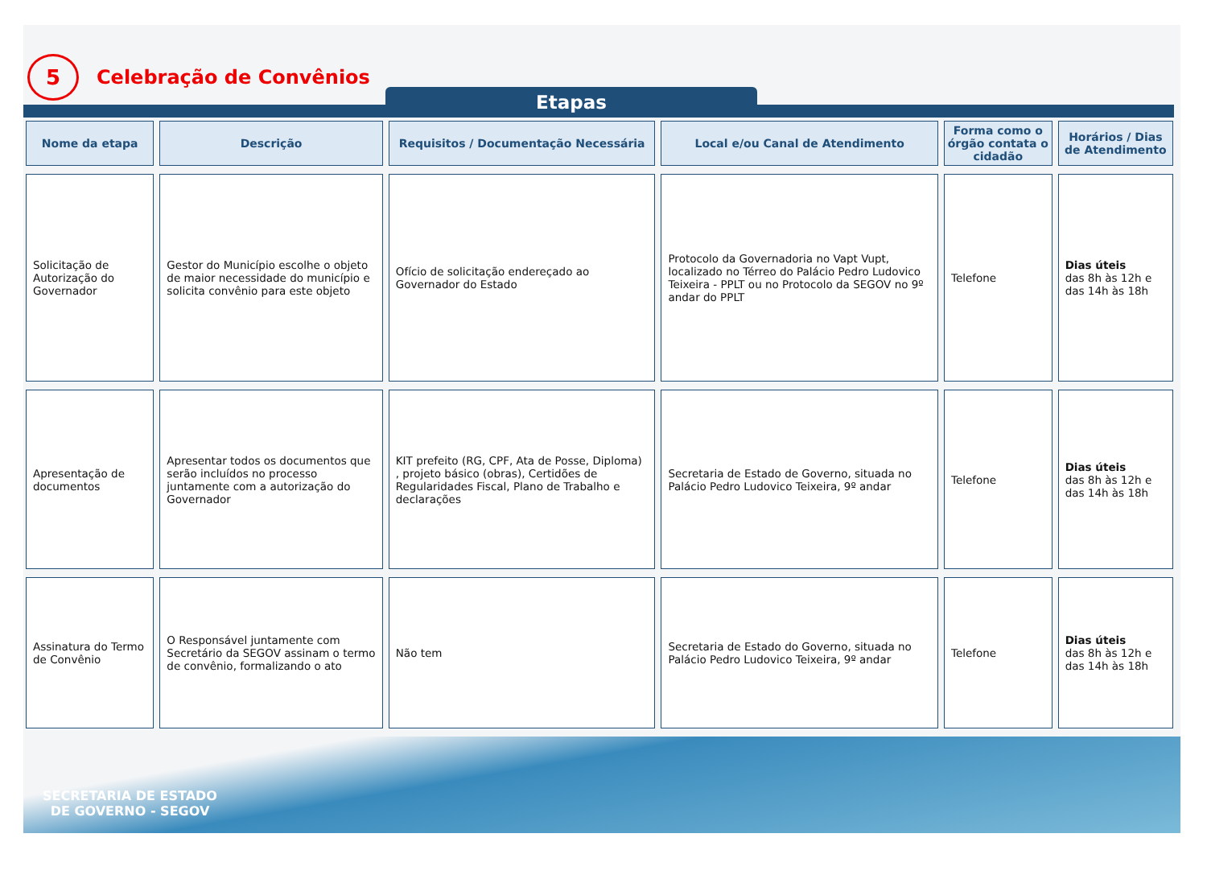5
Celebração de Convênios
Etapas
| Nome da etapa | Descrição | Requisitos / Documentação Necessária | Local e/ou Canal de Atendimento | Forma como o órgão contata o cidadão | Horários / Dias de Atendimento |
| --- | --- | --- | --- | --- | --- |
| Solicitação de Autorização do Governador | Gestor do Município escolhe o objeto de maior necessidade do município e solicita convênio para este objeto | Ofício de solicitação endereçado ao Governador do Estado | Protocolo da Governadoria no Vapt Vupt, localizado no Térreo do Palácio Pedro Ludovico Teixeira - PPLT ou no Protocolo da SEGOV no 9º andar do PPLT | Telefone | Dias úteis das 8h às 12h e das 14h às 18h |
| Apresentação de documentos | Apresentar todos os documentos que serão incluídos no processo juntamente com a autorização do Governador | KIT prefeito (RG, CPF, Ata de Posse, Diploma) , projeto básico (obras), Certidões de Regularidades Fiscal, Plano de Trabalho e declarações | Secretaria de Estado de Governo, situada no Palácio Pedro Ludovico Teixeira, 9º andar | Telefone | Dias úteis das 8h às 12h e das 14h às 18h |
| Assinatura do Termo de Convênio | O Responsável juntamente com Secretário da SEGOV assinam o termo de convênio, formalizando o ato | Não tem | Secretaria de Estado do Governo, situada no Palácio Pedro Ludovico Teixeira, 9º andar | Telefone | Dias úteis das 8h às 12h e das 14h às 18h |
SECRETARIA DE ESTADO
DE GOVERNO - SEGOV